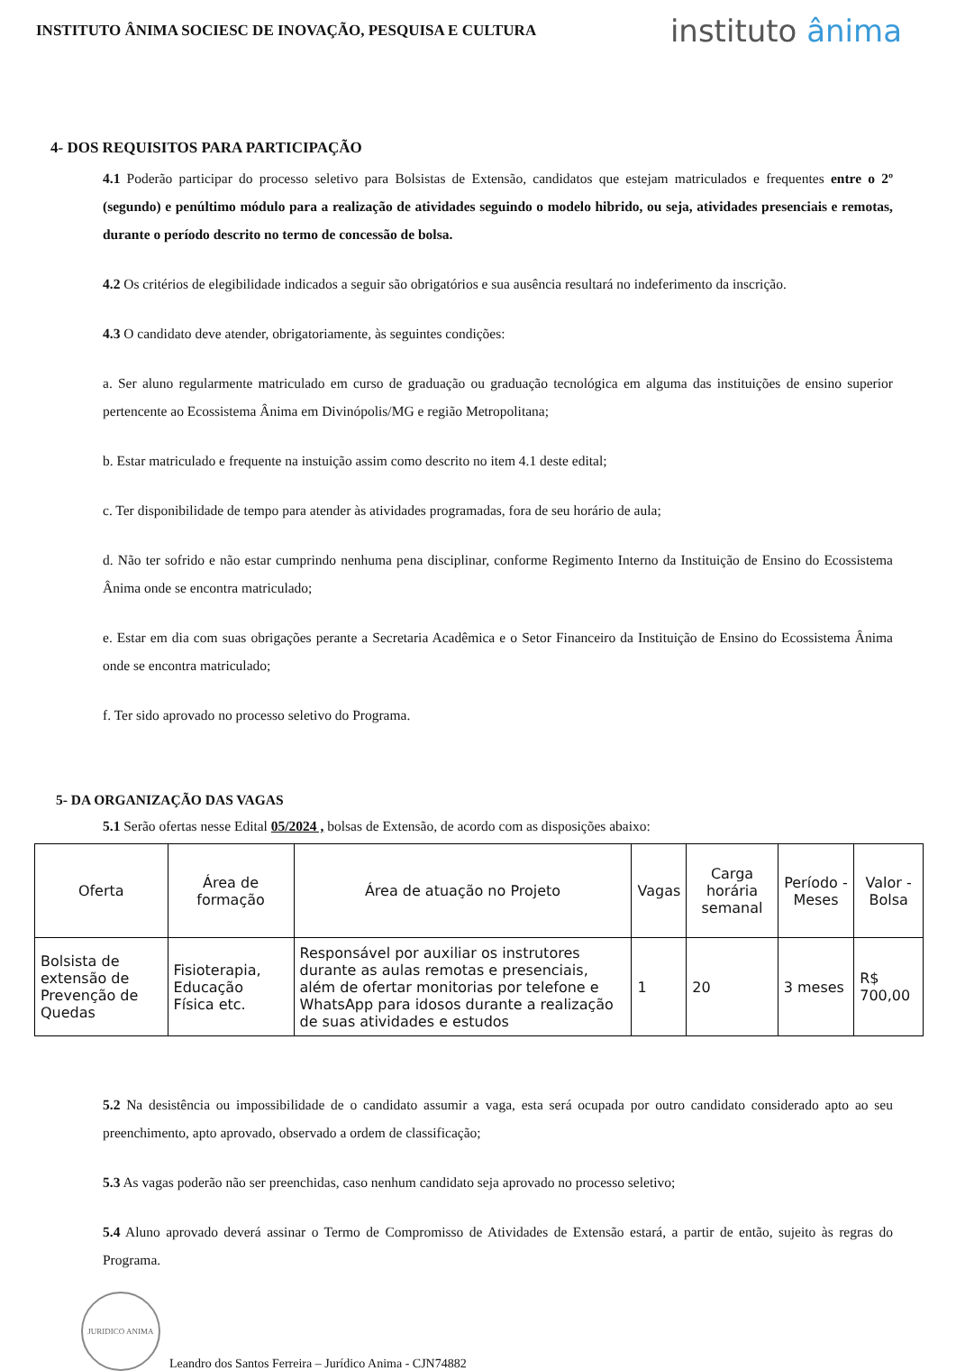INSTITUTO ÂNIMA SOCIESC DE INOVAÇÃO, PESQUISA E CULTURA
instituto ânima
4- DOS REQUISITOS PARA PARTICIPAÇÃO
4.1 Poderão participar do processo seletivo para Bolsistas de Extensão, candidatos que estejam matriculados e frequentes entre o 2º (segundo) e penúltimo módulo para a realização de atividades seguindo o modelo hibrido, ou seja, atividades presenciais e remotas, durante o período descrito no termo de concessão de bolsa.
4.2 Os critérios de elegibilidade indicados a seguir são obrigatórios e sua ausência resultará no indeferimento da inscrição.
4.3 O candidato deve atender, obrigatoriamente, às seguintes condições:
a. Ser aluno regularmente matriculado em curso de graduação ou graduação tecnológica em alguma das instituições de ensino superior pertencente ao Ecossistema Ânima em Divinópolis/MG e região Metropolitana;
b. Estar matriculado e frequente na instuição assim como descrito no item 4.1 deste edital;
c. Ter disponibilidade de tempo para atender às atividades programadas, fora de seu horário de aula;
d. Não ter sofrido e não estar cumprindo nenhuma pena disciplinar, conforme Regimento Interno da Instituição de Ensino do Ecossistema Ânima onde se encontra matriculado;
e. Estar em dia com suas obrigações perante a Secretaria Acadêmica e o Setor Financeiro da Instituição de Ensino do Ecossistema Ânima onde se encontra matriculado;
f. Ter sido aprovado no processo seletivo do Programa.
5- DA ORGANIZAÇÃO DAS VAGAS
5.1 Serão ofertas nesse Edital 05/2024 , bolsas de Extensão, de acordo com as disposições abaixo:
| Oferta | Área de formação | Área de atuação no Projeto | Vagas | Carga horária semanal | Período - Meses | Valor - Bolsa |
| --- | --- | --- | --- | --- | --- | --- |
| Bolsista de extensão de Prevenção de Quedas | Fisioterapia, Educação Física etc. | Responsável por auxiliar os instrutores durante as aulas remotas e presenciais, além de ofertar monitorias por telefone e WhatsApp para idosos durante a realização de suas atividades e estudos | 1 | 20 | 3 meses | R$ 700,00 |
5.2 Na desistência ou impossibilidade de o candidato assumir a vaga, esta será ocupada por outro candidato considerado apto ao seu preenchimento, apto aprovado, observado a ordem de classificação;
5.3 As vagas poderão não ser preenchidas, caso nenhum candidato seja aprovado no processo seletivo;
5.4 Aluno aprovado deverá assinar o Termo de Compromisso de Atividades de Extensão estará, a partir de então, sujeito às regras do Programa.
JURIDICO ANIMA
Leandro dos Santos Ferreira – Jurídico Anima - CJN74882